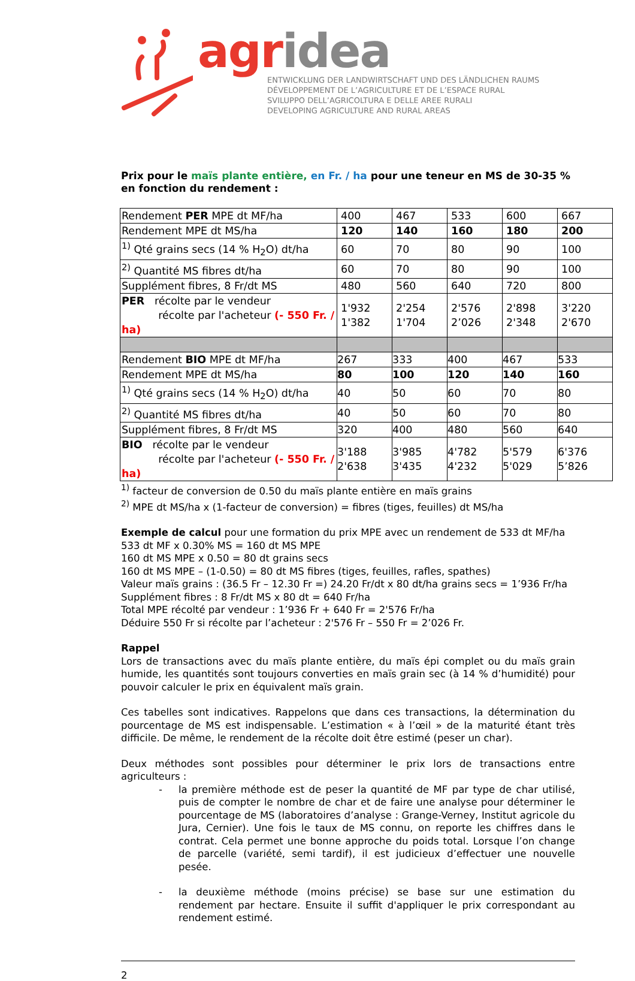agr idea
ENTWICKLUNG DER LANDWIRTSCHAFT UND DES LÄNDLICHEN RAUMS
DÉVELOPPEMENT DE L’AGRICULTURE ET DE L’ESPACE RURAL
SVILUPPO DELL’AGRICOLTURA E DELLE AREE RURALI
DEVELOPING AGRICULTURE AND RURAL AREAS
Prix pour le maïs plante entière, en Fr. / ha pour une teneur en MS de 30-35 % en fonction du rendement :
| Rendement PER MPE dt MF/ha | 400 | 467 | 533 | 600 | 667 |
| Rendement MPE dt MS/ha | 120 | 140 | 160 | 180 | 200 |
| <sup>1)</sup> Qté grains secs (14 % H<sub>2</sub>O) dt/ha | 60 | 70 | 80 | 90 | 100 |
| <sup>2)</sup> Quantité MS fibres dt/ha | 60 | 70 | 80 | 90 | 100 |
| Supplément fibres, 8 Fr/dt MS | 480 | 560 | 640 | 720 | 800 |
| PER récolte par le vendeur récolte par l'acheteur (- 550 Fr. / ha) | 1'932 1'382 | 2'254 1'704 | 2'576 2’026 | 2'898 2'348 | 3'220 2'670 |
| Rendement BIO MPE dt MF/ha | 267 | 333 | 400 | 467 | 533 |
| Rendement MPE dt MS/ha | 80 | 100 | 120 | 140 | 160 |
| <sup>1)</sup> Qté grains secs (14 % H<sub>2</sub>O) dt/ha | 40 | 50 | 60 | 70 | 80 |
| <sup>2)</sup> Quantité MS fibres dt/ha | 40 | 50 | 60 | 70 | 80 |
| Supplément fibres, 8 Fr/dt MS | 320 | 400 | 480 | 560 | 640 |
| BIO récolte par le vendeur récolte par l'acheteur (- 550 Fr. / ha) | 3'188 2'638 | 3'985 3'435 | 4'782 4'232 | 5'579 5'029 | 6'376 5’826 |
<sup>1)</sup> facteur de conversion de 0.50 du maïs plante entière en maïs grains
<sup>2)</sup> MPE dt MS/ha x (1-facteur de conversion) = fibres (tiges, feuilles) dt MS/ha
Exemple de calcul pour une formation du prix MPE avec un rendement de 533 dt MF/ha
533 dt MF x 0.30% MS = 160 dt MS MPE
160 dt MS MPE x 0.50 = 80 dt grains secs
160 dt MS MPE – (1-0.50) = 80 dt MS fibres (tiges, feuilles, rafles, spathes)
Valeur maïs grains : (36.5 Fr – 12.30 Fr =) 24.20 Fr/dt x 80 dt/ha grains secs = 1’936 Fr/ha
Supplément fibres : 8 Fr/dt MS x 80 dt = 640 Fr/ha
Total MPE récolté par vendeur : 1’936 Fr + 640 Fr = 2'576 Fr/ha
Déduire 550 Fr si récolte par l’acheteur : 2'576 Fr – 550 Fr = 2’026 Fr.
Rappel
Lors de transactions avec du maïs plante entière, du maïs épi complet ou du maïs grain humide, les quantités sont toujours converties en maïs grain sec (à 14 % d’humidité) pour pouvoir calculer le prix en équivalent maïs grain.
Ces tabelles sont indicatives. Rappelons que dans ces transactions, la détermination du pourcentage de MS est indispensable. L’estimation « à l’œil » de la maturité étant très difficile. De même, le rendement de la récolte doit être estimé (peser un char).
Deux méthodes sont possibles pour déterminer le prix lors de transactions entre agriculteurs :
- la première méthode est de peser la quantité de MF par type de char utilisé, puis de compter le nombre de char et de faire une analyse pour déterminer le pourcentage de MS (laboratoires d’analyse : Grange-Verney, Institut agricole du Jura, Cernier). Une fois le taux de MS connu, on reporte les chiffres dans le contrat. Cela permet une bonne approche du poids total. Lorsque l’on change de parcelle (variété, semi tardif), il est judicieux d’effectuer une nouvelle pesée.
- la deuxième méthode (moins précise) se base sur une estimation du rendement par hectare. Ensuite il suffit d'appliquer le prix correspondant au rendement estimé.
2